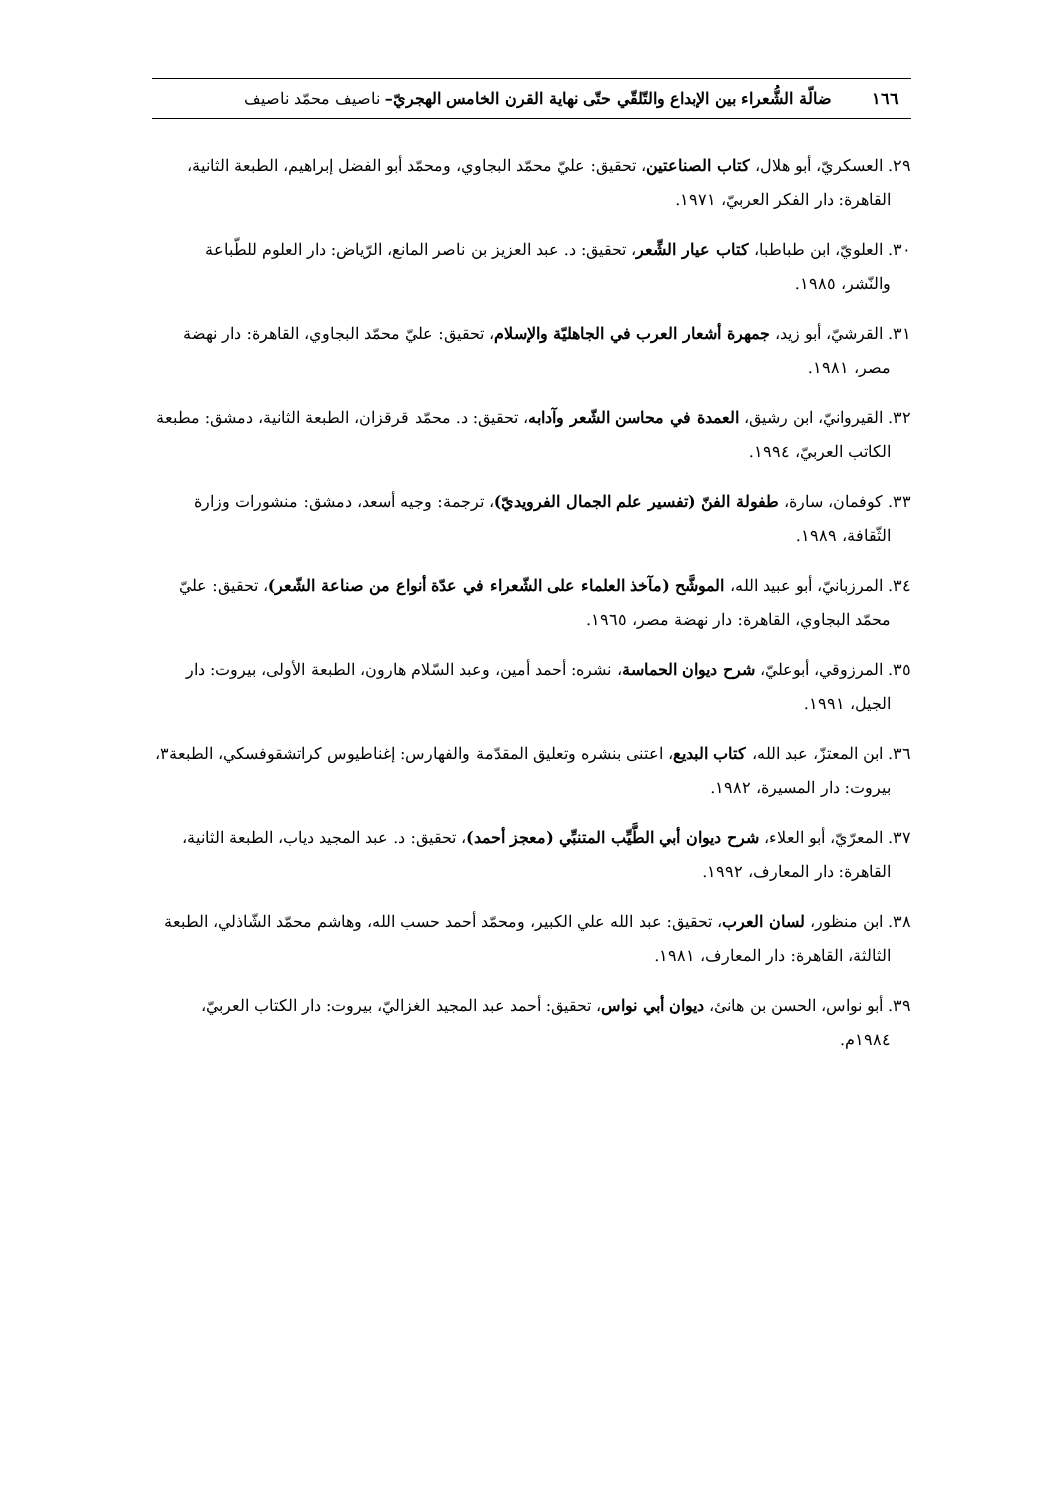١٦٦ ضالّة الشُّعراء بين الإبداع والتّلقّي حتّى نهاية القرن الخامس الهجريّ– ناصيف محمّد ناصيف
٢٩. العسكريّ، أبو هلال، كتاب الصناعتين، تحقيق: عليّ محمّد البجاوي، ومحمّد أبو الفضل إبراهيم، الطبعة الثانية، القاهرة: دار الفكر العربيّ، ١٩٧١.
٣٠. العلويّ، ابن طباطبا، كتاب عيار الشِّعر، تحقيق: د. عبد العزيز بن ناصر المانع، الرّياض: دار العلوم للطّباعة والنّشر، ١٩٨٥.
٣١. القرشيّ، أبو زيد، جمهرة أشعار العرب في الجاهليّة والإسلام، تحقيق: عليّ محمّد البجاوي، القاهرة: دار نهضة مصر، ١٩٨١.
٣٢. القيروانيّ، ابن رشيق، العمدة في محاسن الشّعر وآدابه، تحقيق: د. محمّد قرقزان، الطبعة الثانية، دمشق: مطبعة الكاتب العربيّ، ١٩٩٤.
٣٣. كوفمان، سارة، طفولة الفنّ (تفسير علم الجمال الفرويديّ)، ترجمة: وجيه أسعد، دمشق: منشورات وزارة الثّقافة، ١٩٨٩.
٣٤. المرزبانيّ، أبو عبيد الله، الموشَّح (مآخذ العلماء على الشّعراء في عدّة أنواع من صناعة الشّعر)، تحقيق: عليّ محمّد البجاوي، القاهرة: دار نهضة مصر، ١٩٦٥.
٣٥. المرزوقي، أبوعليّ، شرح ديوان الحماسة، نشره: أحمد أمين، وعبد السّلام هارون، الطبعة الأولى، بيروت: دار الجيل، ١٩٩١.
٣٦. ابن المعتزّ، عبد الله، كتاب البديع، اعتنى بنشره وتعليق المقدّمة والفهارس: إغناطيوس كراتشقوفسكي، الطبعة٣، بيروت: دار المسيرة، ١٩٨٢.
٣٧. المعرّيّ، أبو العلاء، شرح ديوان أبي الطَّيِّب المتنبِّي (معجز أحمد)، تحقيق: د. عبد المجيد دياب، الطبعة الثانية، القاهرة: دار المعارف، ١٩٩٢.
٣٨. ابن منظور، لسان العرب، تحقيق: عبد الله علي الكبير، ومحمّد أحمد حسب الله، وهاشم محمّد الشّاذلي، الطبعة الثالثة، القاهرة: دار المعارف، ١٩٨١.
٣٩. أبو نواس، الحسن بن هانئ، ديوان أبي نواس، تحقيق: أحمد عبد المجيد الغزاليّ، بيروت: دار الكتاب العربيّ، ١٩٨٤م.